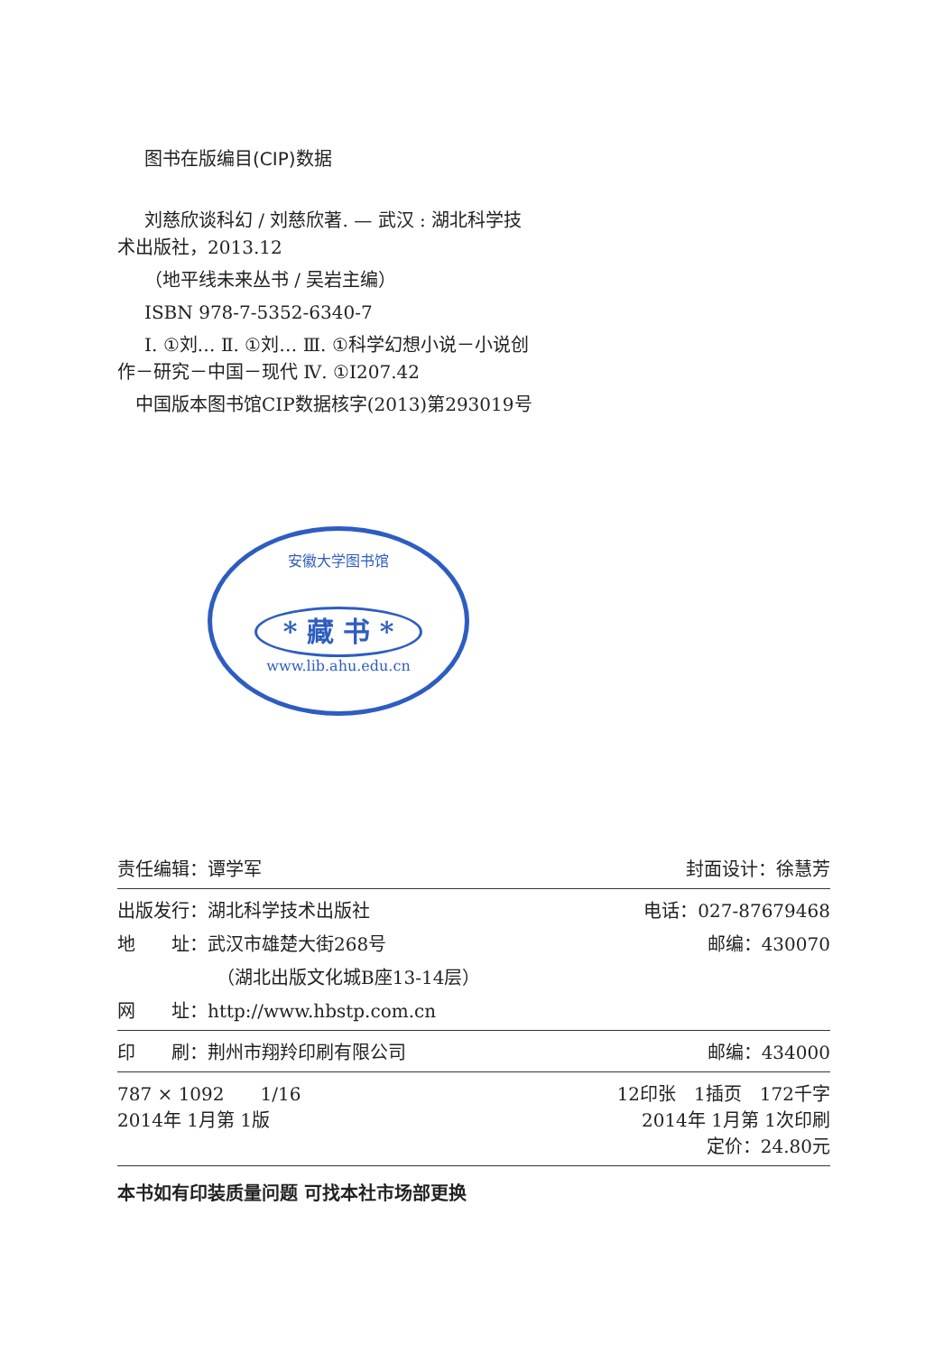图书在版编目(CIP)数据
刘慈欣谈科幻 / 刘慈欣著. — 武汉 : 湖北科学技
术出版社，2013.12
（地平线未来丛书 / 吴岩主编）
ISBN 978-7-5352-6340-7
Ⅰ. ①刘… Ⅱ. ①刘… Ⅲ. ①科学幻想小说－小说创
作－研究－中国－现代 Ⅳ. ①I207.42
中国版本图书馆CIP数据核字(2013)第293019号
安徽大学图书馆
* 藏 书 *
www.lib.ahu.edu.cn
责任编辑：谭学军 封面设计：徐慧芳
出版发行：湖北科学技术出版社 电话：027-87679468
地　　址：武汉市雄楚大街268号 邮编：430070
（湖北出版文化城B座13-14层）
网　　址：http://www.hbstp.com.cn
印　　刷：荆州市翔羚印刷有限公司 邮编：434000
787 × 1092　　1/16
2014年 1月第 1版 12印张　1插页　172千字
2014年 1月第 1次印刷
定价：24.80元
本书如有印装质量问题 可找本社市场部更换